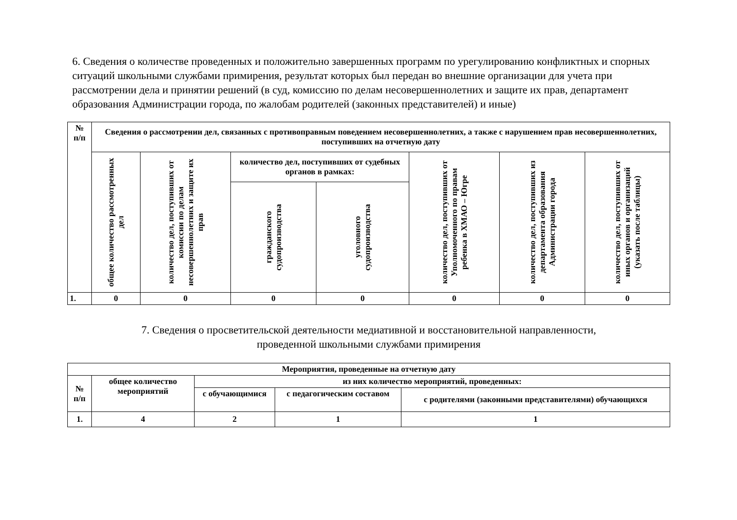6. Сведения о количестве проведенных и положительно завершенных программ по урегулированию конфликтных и спорных ситуаций школьными службами примирения, результат которых был передан во внешние организации для учета при рассмотрении дела и принятии решений (в суд, комиссию по делам несовершеннолетних и защите их прав, департамент образования Администрации города, по жалобам родителей (законных представителей) и иные)
| № п/п | Сведения о рассмотрении дел, связанных с противоправным поведением несовершеннолетних, а также с нарушением прав несовершеннолетних, поступивших на отчетную дату | | | | | | |
| --- | --- | --- | --- | --- | --- | --- | --- |
| | общее количество рассмотренных дел | количество дел, поступивших от комиссии по делам несовершеннолетних и защите их прав | количество дел, поступивших от судебных органов в рамках: | | количество дел, поступивших от Уполномоченного по правам ребенка в ХМАО – Югре | количество дел, поступивших из департамента образования Администрации города | количество дел, поступивших от иных органов и организаций (указать после таблицы) |
| | | | гражданского судопроизводства | уголовного судопроизводства | | | |
| 1. | 0 | 0 | 0 | 0 | 0 | 0 | 0 |
7. Сведения о просветительской деятельности медиативной и восстановительной направленности,
проведенной школьными службами примирения
| Мероприятия, проведенные на отчетную дату | | | | |
| --- | --- | --- | --- | --- |
| № п/п | общее количество мероприятий | из них количество мероприятий, проведенных: | | |
| | | с обучающимися | с педагогическим составом | с родителями (законными представителями) обучающихся |
| 1. | 4 | 2 | 1 | 1 |